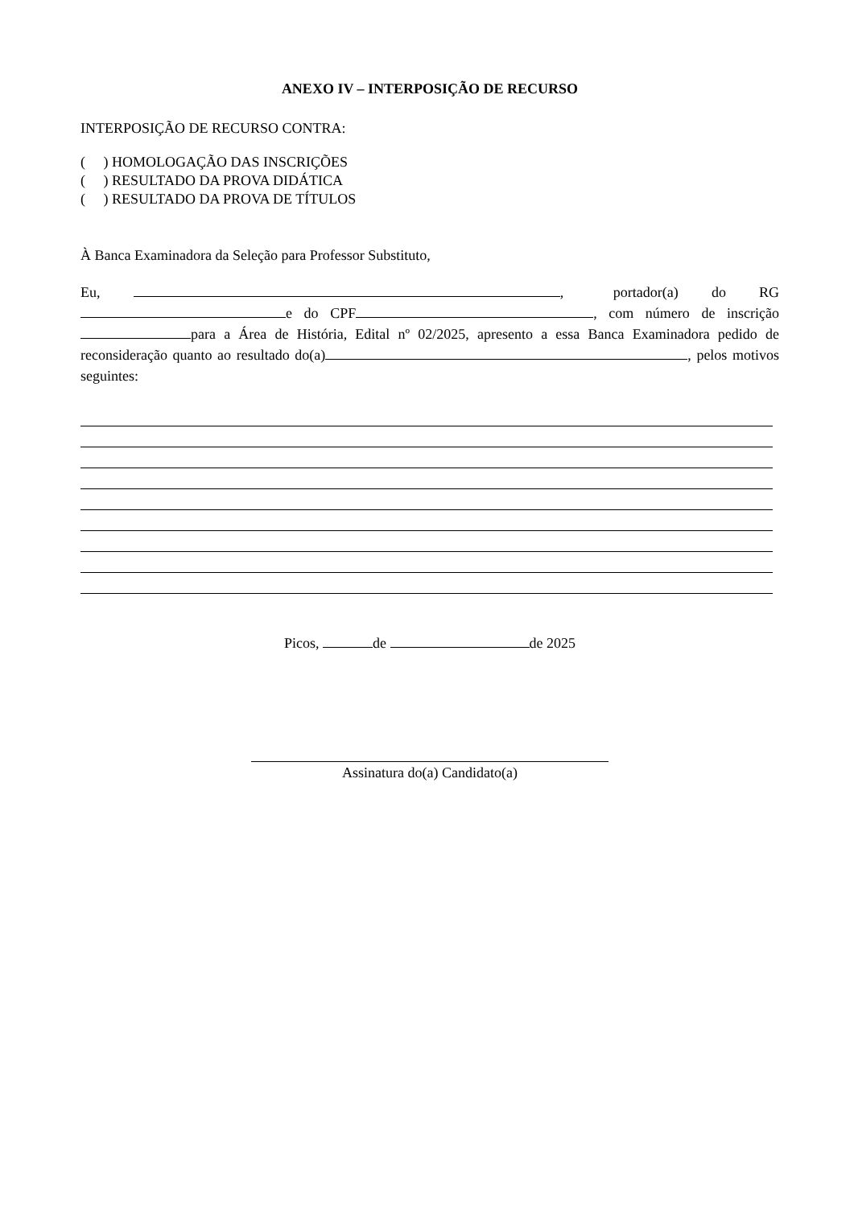ANEXO IV – INTERPOSIÇÃO DE RECURSO
INTERPOSIÇÃO DE RECURSO CONTRA:
( ) HOMOLOGAÇÃO DAS INSCRIÇÕES
( ) RESULTADO DA PROVA DIDÁTICA
( ) RESULTADO DA PROVA DE TÍTULOS
À Banca Examinadora da Seleção para Professor Substituto,
Eu, , portador(a) do RG e do CPF , com número de inscrição para a Área de História, Edital nº 02/2025, apresento a essa Banca Examinadora pedido de reconsideração quanto ao resultado do(a) , pelos motivos seguintes:
Picos, de de 2025
Assinatura do(a) Candidato(a)